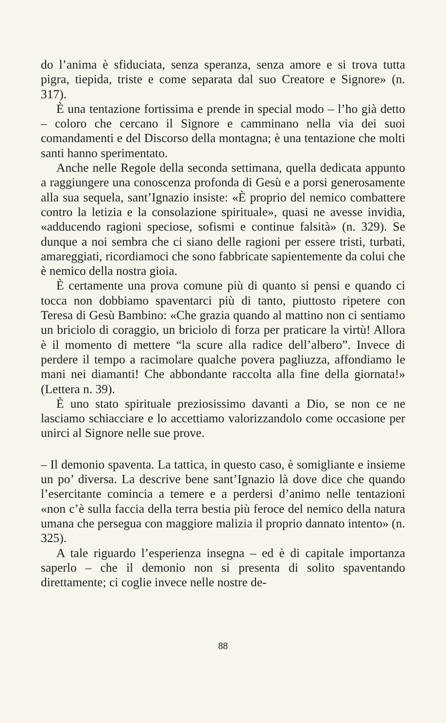do l’anima è sfiduciata, senza speranza, senza amore e si trova tutta pigra, tiepida, triste e come separata dal suo Creatore e Signore» (n. 317).
È una tentazione fortissima e prende in special modo – l’ho già detto – coloro che cercano il Signore e camminano nella via dei suoi comandamenti e del Discorso della montagna; è una tentazione che molti santi hanno sperimentato.
Anche nelle Regole della seconda settimana, quella dedicata appunto a raggiungere una conoscenza profonda di Gesù e a porsi generosamente alla sua sequela, sant’Ignazio insiste: «È proprio del nemico combattere contro la letizia e la consolazione spirituale», quasi ne avesse invidia, «adducendo ragioni speciose, sofismi e continue falsità» (n. 329). Se dunque a noi sembra che ci siano delle ragioni per essere tristi, turbati, amareggiati, ricordiamoci che sono fabbricate sapientemente da colui che è nemico della nostra gioia.
È certamente una prova comune più di quanto si pensi e quando ci tocca non dobbiamo spaventarci più di tanto, piuttosto ripetere con Teresa di Gesù Bambino: «Che grazia quando al mattino non ci sentiamo un briciolo di coraggio, un briciolo di forza per praticare la virtù! Allora è il momento di mettere “la scure alla radice dell’albero”. Invece di perdere il tempo a racimolare qualche povera pagliuzza, affondiamo le mani nei diamanti! Che abbondante raccolta alla fine della giornata!» (Lettera n. 39).
È uno stato spirituale preziosissimo davanti a Dio, se non ce ne lasciamo schiacciare e lo accettiamo valorizzandolo come occasione per unirci al Signore nelle sue prove.
– Il demonio spaventa. La tattica, in questo caso, è somigliante e insieme un po’ diversa. La descrive bene sant’Ignazio là dove dice che quando l’esercitante comincia a temere e a perdersi d’animo nelle tentazioni «non c’è sulla faccia della terra bestia più feroce del nemico della natura umana che persegua con maggiore malizia il proprio dannato intento» (n. 325).
A tale riguardo l’esperienza insegna – ed è di capitale importanza saperlo – che il demonio non si presenta di solito spaventando direttamente; ci coglie invece nelle nostre de-
88